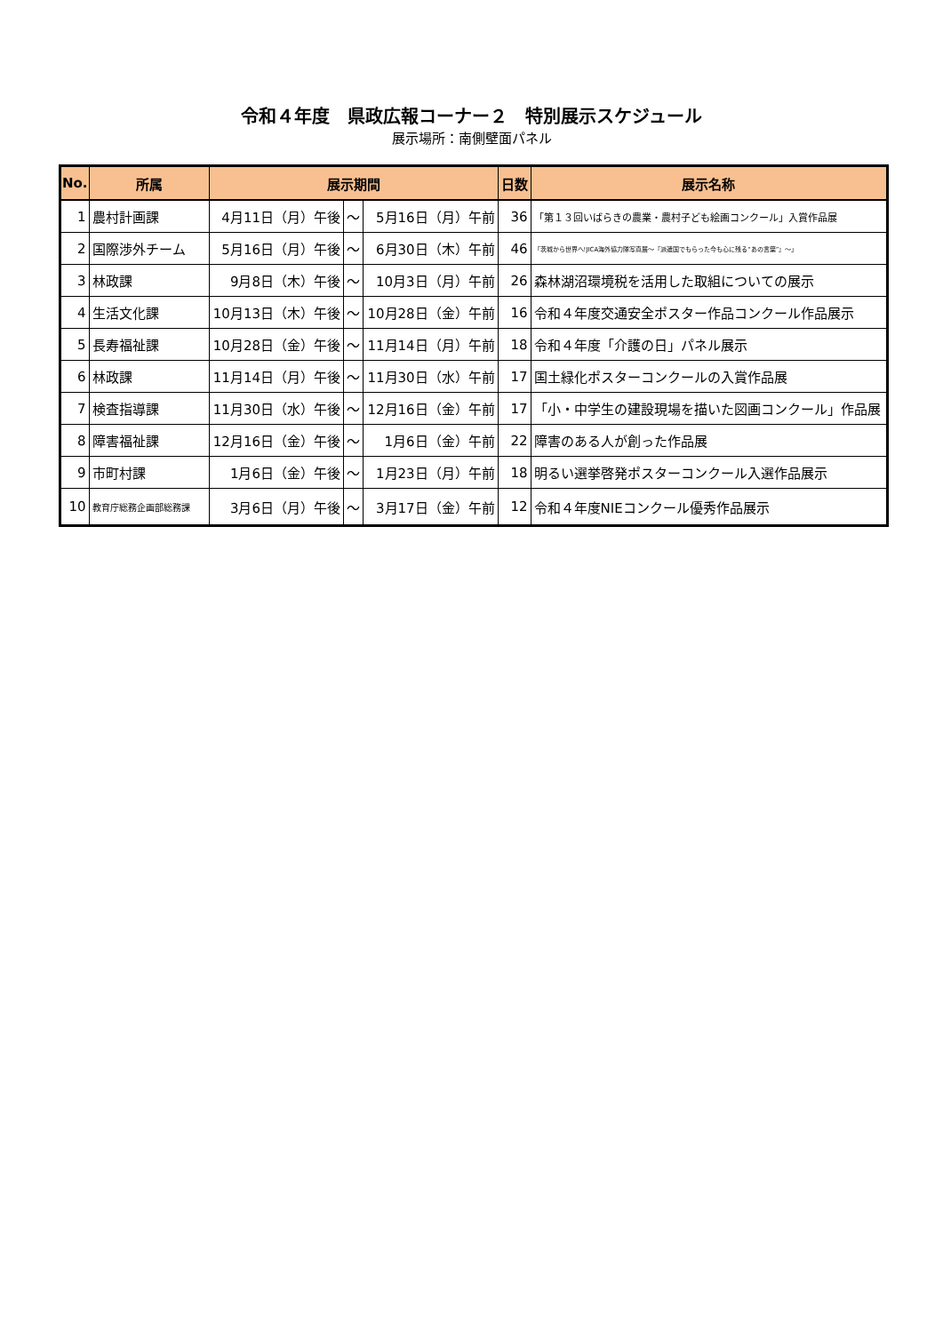令和４年度　県政広報コーナー２　特別展示スケジュール
展示場所：南側壁面パネル
| No. | 所属 | 展示期間 | | | 日数 | 展示名称 |
| --- | --- | --- | --- | --- | --- | --- |
| 1 | 農村計画課 | 4月11日（月）午後 | ～ | 5月16日（月）午前 | 36 | 「第１３回いばらきの農業・農村子ども絵画コンクール」入賞作品展 |
| 2 | 国際渉外チーム | 5月16日（月）午後 | ～ | 6月30日（木）午前 | 46 | 「茨城から世界へ!JICA海外協力隊写真展～『派遣国でもらった今も心に残る“あの言葉”』～」 |
| 3 | 林政課 | 9月8日（木）午後 | ～ | 10月3日（月）午前 | 26 | 森林湖沼環境税を活用した取組についての展示 |
| 4 | 生活文化課 | 10月13日（木）午後 | ～ | 10月28日（金）午前 | 16 | 令和４年度交通安全ポスター作品コンクール作品展示 |
| 5 | 長寿福祉課 | 10月28日（金）午後 | ～ | 11月14日（月）午前 | 18 | 令和４年度「介護の日」パネル展示 |
| 6 | 林政課 | 11月14日（月）午後 | ～ | 11月30日（水）午前 | 17 | 国土緑化ポスターコンクールの入賞作品展 |
| 7 | 検査指導課 | 11月30日（水）午後 | ～ | 12月16日（金）午前 | 17 | 「小・中学生の建設現場を描いた図画コンクール」作品展 |
| 8 | 障害福祉課 | 12月16日（金）午後 | ～ | 1月6日（金）午前 | 22 | 障害のある人が創った作品展 |
| 9 | 市町村課 | 1月6日（金）午後 | ～ | 1月23日（月）午前 | 18 | 明るい選挙啓発ポスターコンクール入選作品展示 |
| 10 | 教育庁総務企画部総務課 | 3月6日（月）午後 | ～ | 3月17日（金）午前 | 12 | 令和４年度NIEコンクール優秀作品展示 |